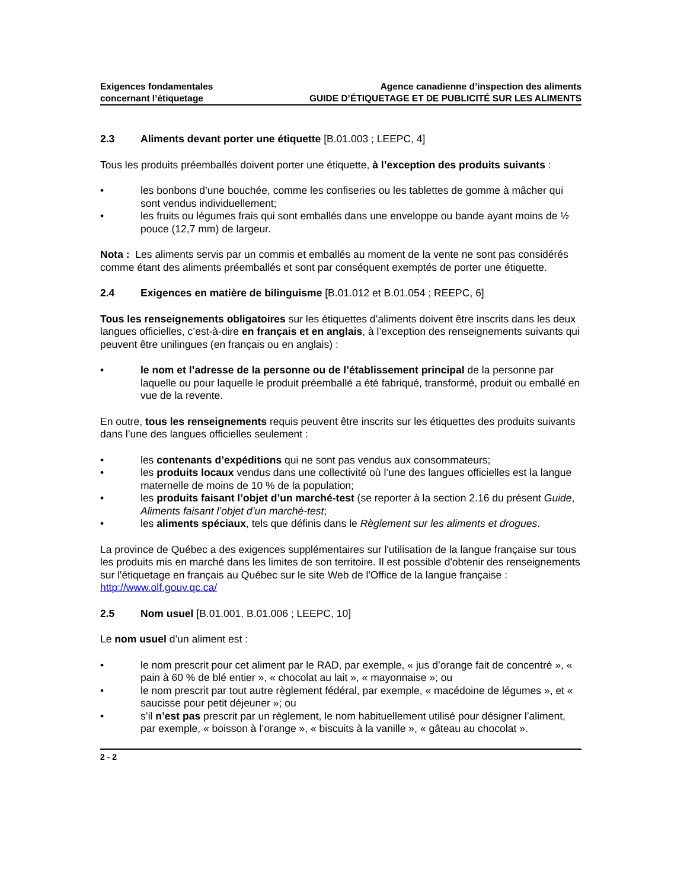Exigences fondamentales
concernant l’étiquetage
Agence canadienne d’inspection des aliments
GUIDE D’ÉTIQUETAGE ET DE PUBLICITÉ SUR LES ALIMENTS
2.3 Aliments devant porter une étiquette [B.01.003 ; LEEPC, 4]
Tous les produits préemballés doivent porter une étiquette, à l’exception des produits suivants :
• les bonbons d’une bouchée, comme les confiseries ou les tablettes de gomme à mâcher qui sont vendus individuellement;
• les fruits ou légumes frais qui sont emballés dans une enveloppe ou bande ayant moins de ½ pouce (12,7 mm) de largeur.
Nota : Les aliments servis par un commis et emballés au moment de la vente ne sont pas considérés comme étant des aliments préemballés et sont par conséquent exemptés de porter une étiquette.
2.4 Exigences en matière de bilinguisme [B.01.012 et B.01.054 ; REEPC, 6]
Tous les renseignements obligatoires sur les étiquettes d’aliments doivent être inscrits dans les deux langues officielles, c’est-à-dire en français et en anglais, à l’exception des renseignements suivants qui peuvent être unilingues (en français ou en anglais) :
• le nom et l’adresse de la personne ou de l’établissement principal de la personne par laquelle ou pour laquelle le produit préemballé a été fabriqué, transformé, produit ou emballé en vue de la revente.
En outre, tous les renseignements requis peuvent être inscrits sur les étiquettes des produits suivants dans l’une des langues officielles seulement :
• les contenants d’expéditions qui ne sont pas vendus aux consommateurs;
• les produits locaux vendus dans une collectivité où l’une des langues officielles est la langue maternelle de moins de 10 % de la population;
• les produits faisant l’objet d’un marché-test (se reporter à la section 2.16 du présent Guide, Aliments faisant l’objet d’un marché-test;
• les aliments spéciaux, tels que définis dans le Règlement sur les aliments et drogues.
La province de Québec a des exigences supplémentaires sur l'utilisation de la langue française sur tous les produits mis en marché dans les limites de son territoire. Il est possible d'obtenir des renseignements sur l'étiquetage en français au Québec sur le site Web de l'Office de la langue française : http://www.olf.gouv.qc.ca/
2.5 Nom usuel [B.01.001, B.01.006 ; LEEPC, 10]
Le nom usuel d’un aliment est :
• le nom prescrit pour cet aliment par le RAD, par exemple, « jus d’orange fait de concentré », « pain à 60 % de blé entier », « chocolat au lait », « mayonnaise »; ou
• le nom prescrit par tout autre règlement fédéral, par exemple, « macédoine de légumes », et « saucisse pour petit déjeuner »; ou
• s’il n’est pas prescrit par un règlement, le nom habituellement utilisé pour désigner l’aliment, par exemple, « boisson à l’orange », « biscuits à la vanille », « gâteau au chocolat ».
2 - 2